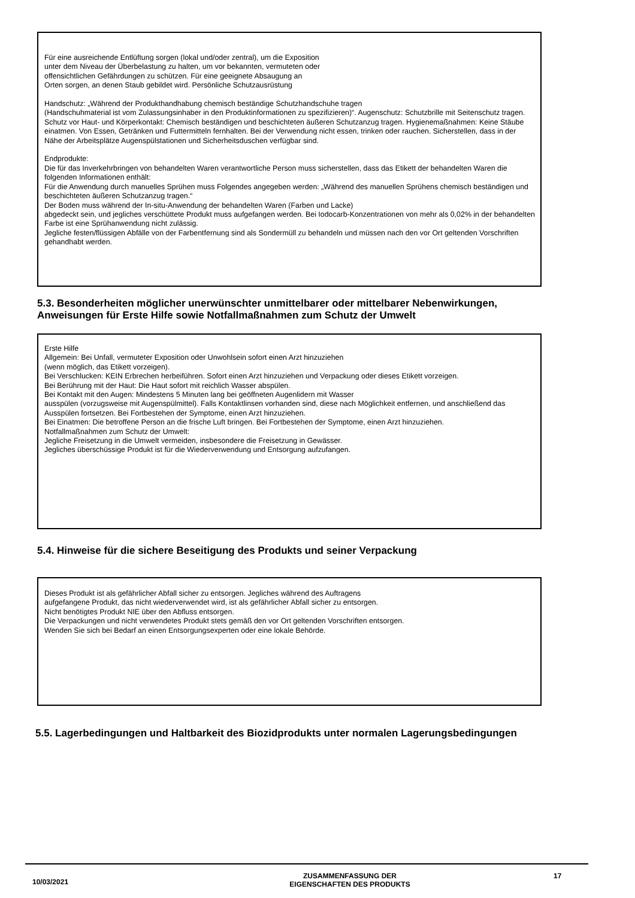Für eine ausreichende Entlüftung sorgen (lokal und/oder zentral), um die Exposition
unter dem Niveau der Überbelastung zu halten, um vor bekannten, vermuteten oder
offensichtlichen Gefährdungen zu schützen. Für eine geeignete Absaugung an
Orten sorgen, an denen Staub gebildet wird. Persönliche Schutzausrüstung
Handschutz: „Während der Produkthandhabung chemisch beständige Schutzhandschuhe tragen
(Handschuhmaterial ist vom Zulassungsinhaber in den Produktinformationen zu spezifizieren)“. Augenschutz: Schutzbrille mit Seitenschutz tragen. Schutz vor Haut- und Körperkontakt: Chemisch beständigen und beschichteten äußeren Schutzanzug tragen. Hygienemaßnahmen: Keine Stäube einatmen. Von Essen, Getränken und Futtermitteln fernhalten. Bei der Verwendung nicht essen, trinken oder rauchen. Sicherstellen, dass in der
Nähe der Arbeitsplätze Augenspülstationen und Sicherheitsduschen verfügbar sind.
Endprodukte:
Die für das Inverkehrbringen von behandelten Waren verantwortliche Person muss sicherstellen, dass das Etikett der behandelten Waren die folgenden Informationen enthält:
Für die Anwendung durch manuelles Sprühen muss Folgendes angegeben werden: „Während des manuellen Sprühens chemisch beständigen und beschichteten äußeren Schutzanzug tragen.“
Der Boden muss während der In-situ-Anwendung der behandelten Waren (Farben und Lacke)
abgedeckt sein, und jegliches verschüttete Produkt muss aufgefangen werden. Bei Iodocarb-Konzentrationen von mehr als 0,02% in der behandelten Farbe ist eine Sprühanwendung nicht zulässig.
Jegliche festen/flüssigen Abfälle von der Farbentfernung sind als Sondermüll zu behandeln und müssen nach den vor Ort geltenden Vorschriften gehandhabt werden.
5.3. Besonderheiten möglicher unerwünschter unmittelbarer oder mittelbarer Nebenwirkungen, Anweisungen für Erste Hilfe sowie Notfallmaßnahmen zum Schutz der Umwelt
Erste Hilfe
Allgemein: Bei Unfall, vermuteter Exposition oder Unwohlsein sofort einen Arzt hinzuziehen
(wenn möglich, das Etikett vorzeigen).
Bei Verschlucken: KEIN Erbrechen herbeiführen. Sofort einen Arzt hinzuziehen und Verpackung oder dieses Etikett vorzeigen.
Bei Berührung mit der Haut: Die Haut sofort mit reichlich Wasser abspülen.
Bei Kontakt mit den Augen: Mindestens 5 Minuten lang bei geöffneten Augenlidern mit Wasser
ausspülen (vorzugsweise mit Augenspülmittel). Falls Kontaktlinsen vorhanden sind, diese nach Möglichkeit entfernen, und anschließend das Ausspülen fortsetzen. Bei Fortbestehen der Symptome, einen Arzt hinzuziehen.
Bei Einatmen: Die betroffene Person an die frische Luft bringen. Bei Fortbestehen der Symptome, einen Arzt hinzuziehen.
Notfallmaßnahmen zum Schutz der Umwelt:
Jegliche Freisetzung in die Umwelt vermeiden, insbesondere die Freisetzung in Gewässer.
Jegliches überschüssige Produkt ist für die Wiederverwendung und Entsorgung aufzufangen.
5.4. Hinweise für die sichere Beseitigung des Produkts und seiner Verpackung
Dieses Produkt ist als gefährlicher Abfall sicher zu entsorgen. Jegliches während des Auftragens
aufgefangene Produkt, das nicht wiederverwendet wird, ist als gefährlicher Abfall sicher zu entsorgen.
Nicht benötigtes Produkt NIE über den Abfluss entsorgen.
Die Verpackungen und nicht verwendetes Produkt stets gemäß den vor Ort geltenden Vorschriften entsorgen.
Wenden Sie sich bei Bedarf an einen Entsorgungsexperten oder eine lokale Behörde.
5.5. Lagerbedingungen und Haltbarkeit des Biozidprodukts unter normalen Lagerungsbedingungen
10/03/2021
ZUSAMMENFASSUNG DER
EIGENSCHAFTEN DES PRODUKTS
17